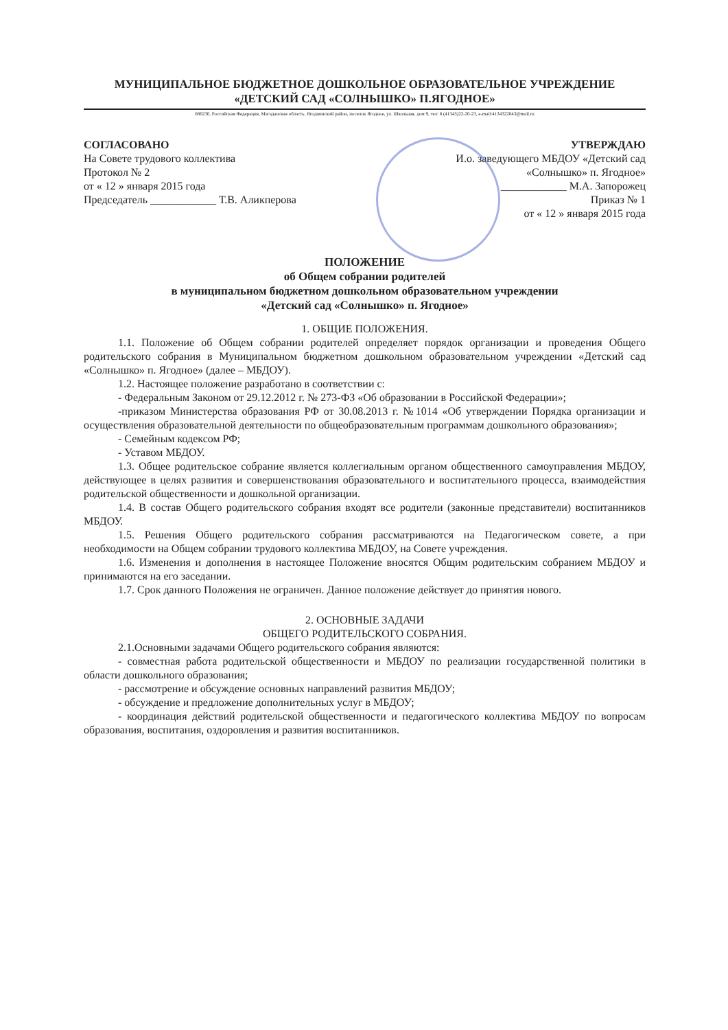МУНИЦИПАЛЬНОЕ БЮДЖЕТНОЕ ДОШКОЛЬНОЕ ОБРАЗОВАТЕЛЬНОЕ УЧРЕЖДЕНИЕ
«ДЕТСКИЙ САД «СОЛНЫШКО» П.ЯГОДНОЕ»
686230, Российская Федерация, Магаданская область, Ягоднинский район, поселок Ягодное, ул. Школьная, дом 9, тел: 8 (41343)22-20-23, e-mail:4134322043@mail.ru
СОГЛАСОВАНО
На Совете трудового коллектива
Протокол № 2
от « 12 » января 2015 года
Председатель ____________ Т.В. Аликперова
УТВЕРЖДАЮ
И.о. заведующего МБДОУ «Детский сад «Солнышко» п. Ягодное»
____________ М.А. Запорожец
Приказ № 1
от « 12 » января 2015 года
ПОЛОЖЕНИЕ
об Общем собрании родителей
в муниципальном бюджетном дошкольном образовательном учреждении
«Детский сад «Солнышко» п. Ягодное»
1. ОБЩИЕ ПОЛОЖЕНИЯ.
1.1. Положение об Общем собрании родителей определяет порядок организации и проведения Общего родительского собрания в Муниципальном бюджетном дошкольном образовательном учреждении «Детский сад «Солнышко» п. Ягодное» (далее – МБДОУ).
1.2. Настоящее положение разработано в соответствии с:
- Федеральным Законом от 29.12.2012 г. № 273-ФЗ «Об образовании в Российской Федерации»;
-приказом Министерства образования РФ от 30.08.2013 г. №1014 «Об утверждении Порядка организации и осуществления образовательной деятельности по общеобразовательным программам дошкольного образования»;
- Семейным кодексом РФ;
- Уставом МБДОУ.
1.3. Общее родительское собрание является коллегиальным органом общественного самоуправления МБДОУ, действующее в целях развития и совершенствования образовательного и воспитательного процесса, взаимодействия родительской общественности и дошкольной организации.
1.4. В состав Общего родительского собрания входят все родители (законные представители) воспитанников МБДОУ.
1.5. Решения Общего родительского собрания рассматриваются на Педагогическом совете, а при необходимости на Общем собрании трудового коллектива МБДОУ, на Совете учреждения.
1.6. Изменения и дополнения в настоящее Положение вносятся Общим родительским собранием МБДОУ и принимаются на его заседании.
1.7. Срок данного Положения не ограничен. Данное положение действует до принятия нового.
2. ОСНОВНЫЕ ЗАДАЧИ
ОБЩЕГО РОДИТЕЛЬСКОГО СОБРАНИЯ.
2.1.Основными задачами Общего родительского собрания являются:
- совместная работа родительской общественности и МБДОУ по реализации государственной политики в области дошкольного образования;
- рассмотрение и обсуждение основных направлений развития МБДОУ;
- обсуждение и предложение дополнительных услуг в МБДОУ;
- координация действий родительской общественности и педагогического коллектива МБДОУ по вопросам образования, воспитания, оздоровления и развития воспитанников.